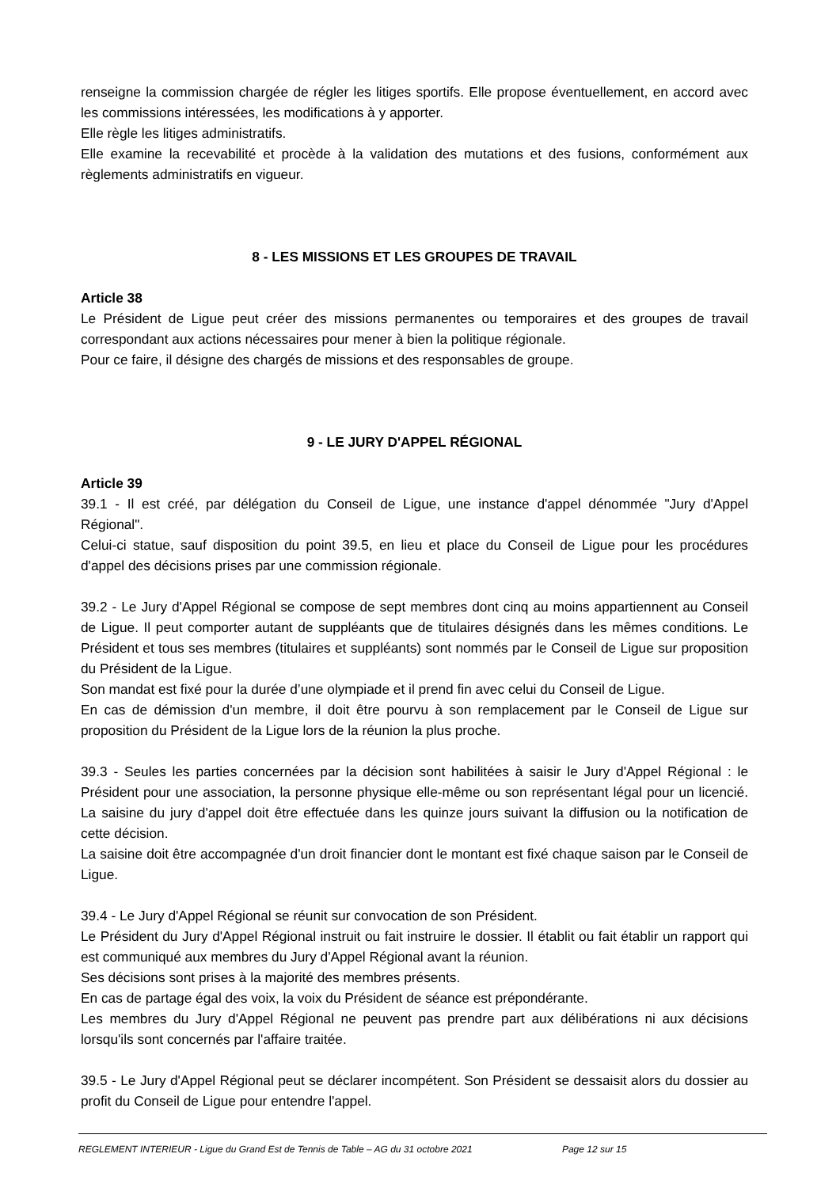renseigne la commission chargée de régler les litiges sportifs. Elle propose éventuellement, en accord avec les commissions intéressées, les modifications à y apporter.
Elle règle les litiges administratifs.
Elle examine la recevabilité et procède à la validation des mutations et des fusions, conformément aux règlements administratifs en vigueur.
8 - LES MISSIONS ET LES GROUPES DE TRAVAIL
Article 38
Le Président de Ligue peut créer des missions permanentes ou temporaires et des groupes de travail correspondant aux actions nécessaires pour mener à bien la politique régionale.
Pour ce faire, il désigne des chargés de missions et des responsables de groupe.
9 - LE JURY D'APPEL RÉGIONAL
Article 39
39.1 - Il est créé, par délégation du Conseil de Ligue, une instance d'appel dénommée "Jury d'Appel Régional".
Celui-ci statue, sauf disposition du point 39.5, en lieu et place du Conseil de Ligue pour les procédures d'appel des décisions prises par une commission régionale.
39.2 - Le Jury d'Appel Régional se compose de sept membres dont cinq au moins appartiennent au Conseil de Ligue. Il peut comporter autant de suppléants que de titulaires désignés dans les mêmes conditions. Le Président et tous ses membres (titulaires et suppléants) sont nommés par le Conseil de Ligue sur proposition du Président de la Ligue.
Son mandat est fixé pour la durée d’une olympiade et il prend fin avec celui du Conseil de Ligue.
En cas de démission d'un membre, il doit être pourvu à son remplacement par le Conseil de Ligue sur proposition du Président de la Ligue lors de la réunion la plus proche.
39.3 - Seules les parties concernées par la décision sont habilitées à saisir le Jury d'Appel Régional : le Président pour une association, la personne physique elle-même ou son représentant légal pour un licencié. La saisine du jury d'appel doit être effectuée dans les quinze jours suivant la diffusion ou la notification de cette décision.
La saisine doit être accompagnée d'un droit financier dont le montant est fixé chaque saison par le Conseil de Ligue.
39.4 - Le Jury d'Appel Régional se réunit sur convocation de son Président.
Le Président du Jury d'Appel Régional instruit ou fait instruire le dossier. Il établit ou fait établir un rapport qui est communiqué aux membres du Jury d'Appel Régional avant la réunion.
Ses décisions sont prises à la majorité des membres présents.
En cas de partage égal des voix, la voix du Président de séance est prépondérante.
Les membres du Jury d'Appel Régional ne peuvent pas prendre part aux délibérations ni aux décisions lorsqu'ils sont concernés par l'affaire traitée.
39.5 - Le Jury d'Appel Régional peut se déclarer incompétent. Son Président se dessaisit alors du dossier au profit du Conseil de Ligue pour entendre l'appel.
REGLEMENT INTERIEUR - Ligue du Grand Est de Tennis de Table – AG du 31 octobre 2021 Page 12 sur 15